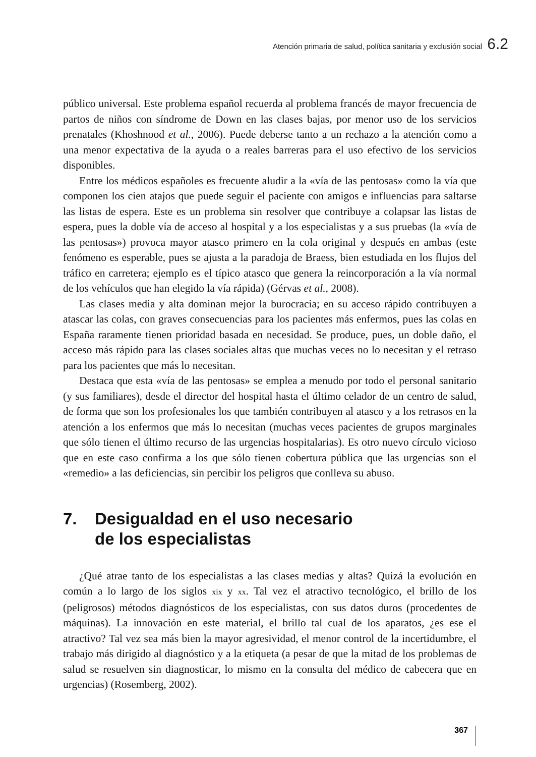Atención primaria de salud, política sanitaria y exclusión social 6.2
público universal. Este problema español recuerda al problema francés de mayor frecuencia de partos de niños con síndrome de Down en las clases bajas, por menor uso de los servicios prenatales (Khoshnood et al., 2006). Puede deberse tanto a un rechazo a la atención como a una menor expectativa de la ayuda o a reales barreras para el uso efectivo de los servicios disponibles.
Entre los médicos españoles es frecuente aludir a la «vía de las pentosas» como la vía que componen los cien atajos que puede seguir el paciente con amigos e influencias para saltarse las listas de espera. Este es un problema sin resolver que contribuye a colapsar las listas de espera, pues la doble vía de acceso al hospital y a los especialistas y a sus pruebas (la «vía de las pentosas») provoca mayor atasco primero en la cola original y después en ambas (este fenómeno es esperable, pues se ajusta a la paradoja de Braess, bien estudiada en los flujos del tráfico en carretera; ejemplo es el típico atasco que genera la reincorporación a la vía normal de los vehículos que han elegido la vía rápida) (Gérvas et al., 2008).
Las clases media y alta dominan mejor la burocracia; en su acceso rápido contribuyen a atascar las colas, con graves consecuencias para los pacientes más enfermos, pues las colas en España raramente tienen prioridad basada en necesidad. Se produce, pues, un doble daño, el acceso más rápido para las clases sociales altas que muchas veces no lo necesitan y el retraso para los pacientes que más lo necesitan.
Destaca que esta «vía de las pentosas» se emplea a menudo por todo el personal sanitario (y sus familiares), desde el director del hospital hasta el último celador de un centro de salud, de forma que son los profesionales los que también contribuyen al atasco y a los retrasos en la atención a los enfermos que más lo necesitan (muchas veces pacientes de grupos marginales que sólo tienen el último recurso de las urgencias hospitalarias). Es otro nuevo círculo vicioso que en este caso confirma a los que sólo tienen cobertura pública que las urgencias son el «remedio» a las deficiencias, sin percibir los peligros que conlleva su abuso.
7. Desigualdad en el uso necesario
de los especialistas
¿Qué atrae tanto de los especialistas a las clases medias y altas? Quizá la evolución en común a lo largo de los siglos xix y xx. Tal vez el atractivo tecnológico, el brillo de los (peligrosos) métodos diagnósticos de los especialistas, con sus datos duros (procedentes de máquinas). La innovación en este material, el brillo tal cual de los aparatos, ¿es ese el atractivo? Tal vez sea más bien la mayor agresividad, el menor control de la incertidumbre, el trabajo más dirigido al diagnóstico y a la etiqueta (a pesar de que la mitad de los problemas de salud se resuelven sin diagnosticar, lo mismo en la consulta del médico de cabecera que en urgencias) (Rosemberg, 2002).
367